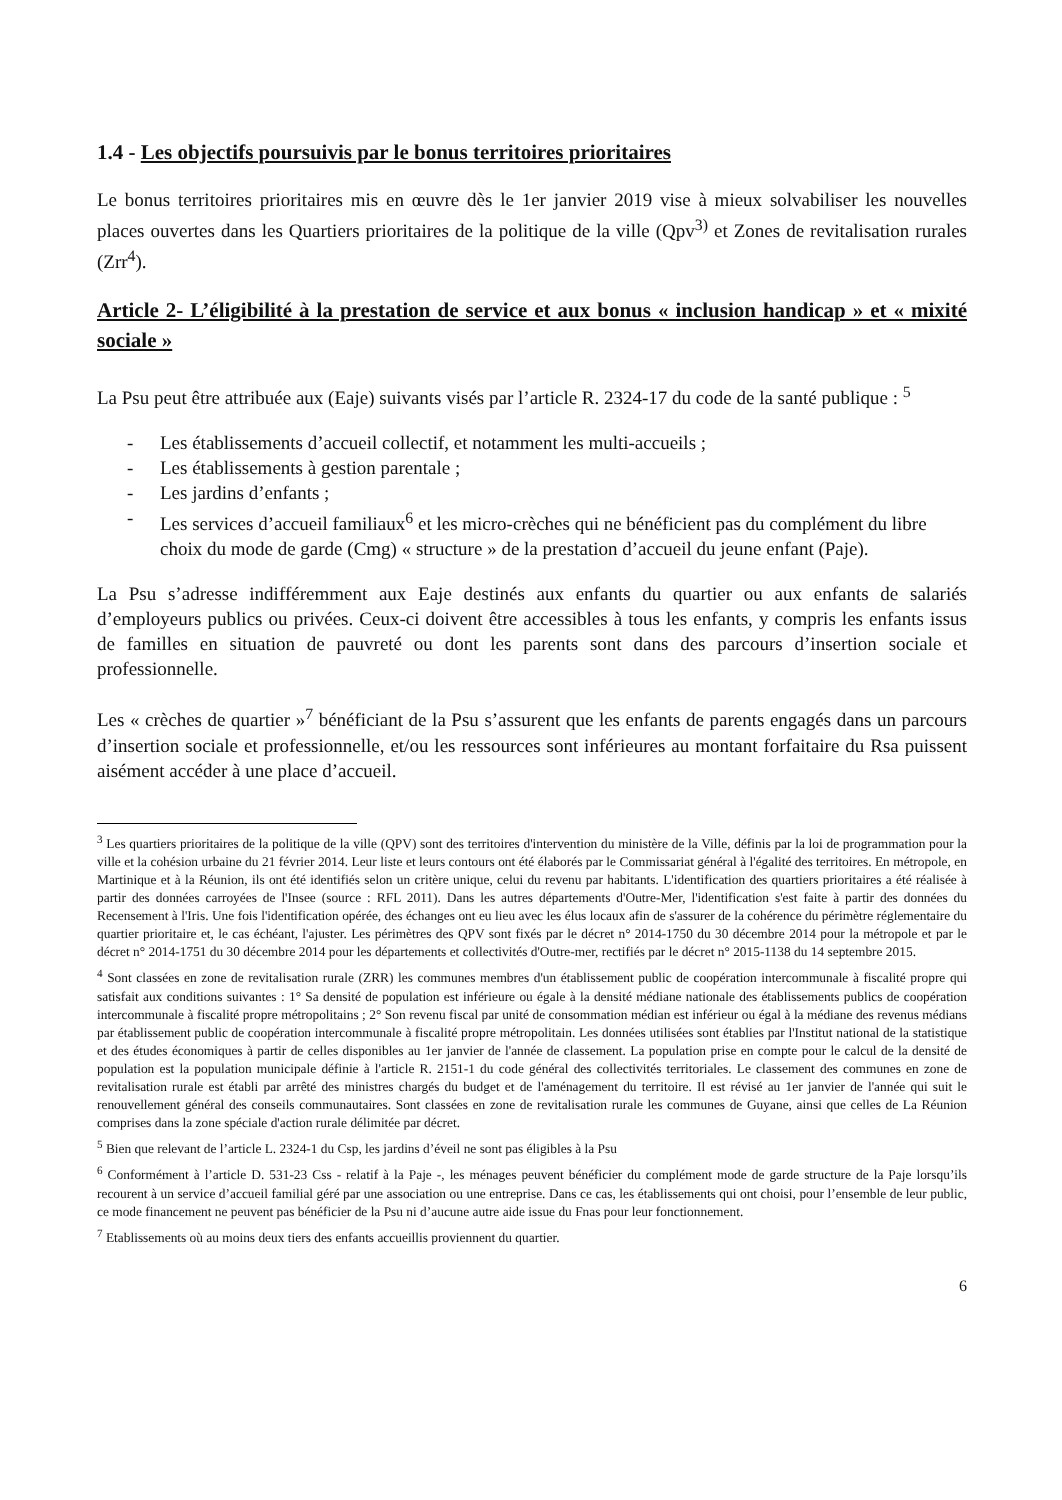1.4 - Les objectifs poursuivis par le bonus territoires prioritaires
Le bonus territoires prioritaires mis en œuvre dès le 1er janvier 2019 vise à mieux solvabiliser les nouvelles places ouvertes dans les Quartiers prioritaires de la politique de la ville (Qpv<sup>3)</sup> et Zones de revitalisation rurales (Zrr<sup>4</sup>).
Article 2- L’éligibilité à la prestation de service et aux bonus « inclusion handicap » et « mixité sociale »
La Psu peut être attribuée aux (Eaje) suivants visés par l’article R. 2324-17 du code de la santé publique : <sup>5</sup>
- Les établissements d’accueil collectif, et notamment les multi-accueils ;
- Les établissements à gestion parentale ;
- Les jardins d’enfants ;
- Les services d’accueil familiaux<sup>6</sup> et les micro-crèches qui ne bénéficient pas du complément du libre choix du mode de garde (Cmg) « structure » de la prestation d’accueil du jeune enfant (Paje).
La Psu s’adresse indifféremment aux Eaje destinés aux enfants du quartier ou aux enfants de salariés d’employeurs publics ou privées. Ceux-ci doivent être accessibles à tous les enfants, y compris les enfants issus de familles en situation de pauvreté ou dont les parents sont dans des parcours d’insertion sociale et professionnelle.
Les « crèches de quartier »<sup>7</sup> bénéficiant de la Psu s’assurent que les enfants de parents engagés dans un parcours d’insertion sociale et professionnelle, et/ou les ressources sont inférieures au montant forfaitaire du Rsa puissent aisément accéder à une place d’accueil.
<sup>3</sup> Les quartiers prioritaires de la politique de la ville (QPV) sont des territoires d'intervention du ministère de la Ville, définis par la loi de programmation pour la ville et la cohésion urbaine du 21 février 2014. Leur liste et leurs contours ont été élaborés par le Commissariat général à l'égalité des territoires. En métropole, en Martinique et à la Réunion, ils ont été identifiés selon un critère unique, celui du revenu par habitants. L'identification des quartiers prioritaires a été réalisée à partir des données carroyées de l'Insee (source : RFL 2011). Dans les autres départements d'Outre-Mer, l'identification s'est faite à partir des données du Recensement à l'Iris. Une fois l'identification opérée, des échanges ont eu lieu avec les élus locaux afin de s'assurer de la cohérence du périmètre réglementaire du quartier prioritaire et, le cas échéant, l'ajuster. Les périmètres des QPV sont fixés par le décret n° 2014-1750 du 30 décembre 2014 pour la métropole et par le décret n° 2014-1751 du 30 décembre 2014 pour les départements et collectivités d'Outre-mer, rectifiés par le décret n° 2015-1138 du 14 septembre 2015.
<sup>4</sup> Sont classées en zone de revitalisation rurale (ZRR) les communes membres d'un établissement public de coopération intercommunale à fiscalité propre qui satisfait aux conditions suivantes : 1° Sa densité de population est inférieure ou égale à la densité médiane nationale des établissements publics de coopération intercommunale à fiscalité propre métropolitains ; 2° Son revenu fiscal par unité de consommation médian est inférieur ou égal à la médiane des revenus médians par établissement public de coopération intercommunale à fiscalité propre métropolitain. Les données utilisées sont établies par l'Institut national de la statistique et des études économiques à partir de celles disponibles au 1er janvier de l'année de classement. La population prise en compte pour le calcul de la densité de population est la population municipale définie à l'article R. 2151-1 du code général des collectivités territoriales. Le classement des communes en zone de revitalisation rurale est établi par arrêté des ministres chargés du budget et de l'aménagement du territoire. Il est révisé au 1er janvier de l'année qui suit le renouvellement général des conseils communautaires. Sont classées en zone de revitalisation rurale les communes de Guyane, ainsi que celles de La Réunion comprises dans la zone spéciale d'action rurale délimitée par décret.
<sup>5</sup> Bien que relevant de l’article L. 2324-1 du Csp, les jardins d’éveil ne sont pas éligibles à la Psu
<sup>6</sup> Conformément à l’article D. 531-23 Css - relatif à la Paje -, les ménages peuvent bénéficier du complément mode de garde structure de la Paje lorsqu’ils recourent à un service d’accueil familial géré par une association ou une entreprise. Dans ce cas, les établissements qui ont choisi, pour l’ensemble de leur public, ce mode financement ne peuvent pas bénéficier de la Psu ni d’aucune autre aide issue du Fnas pour leur fonctionnement.
<sup>7</sup> Etablissements où au moins deux tiers des enfants accueillis proviennent du quartier.
6